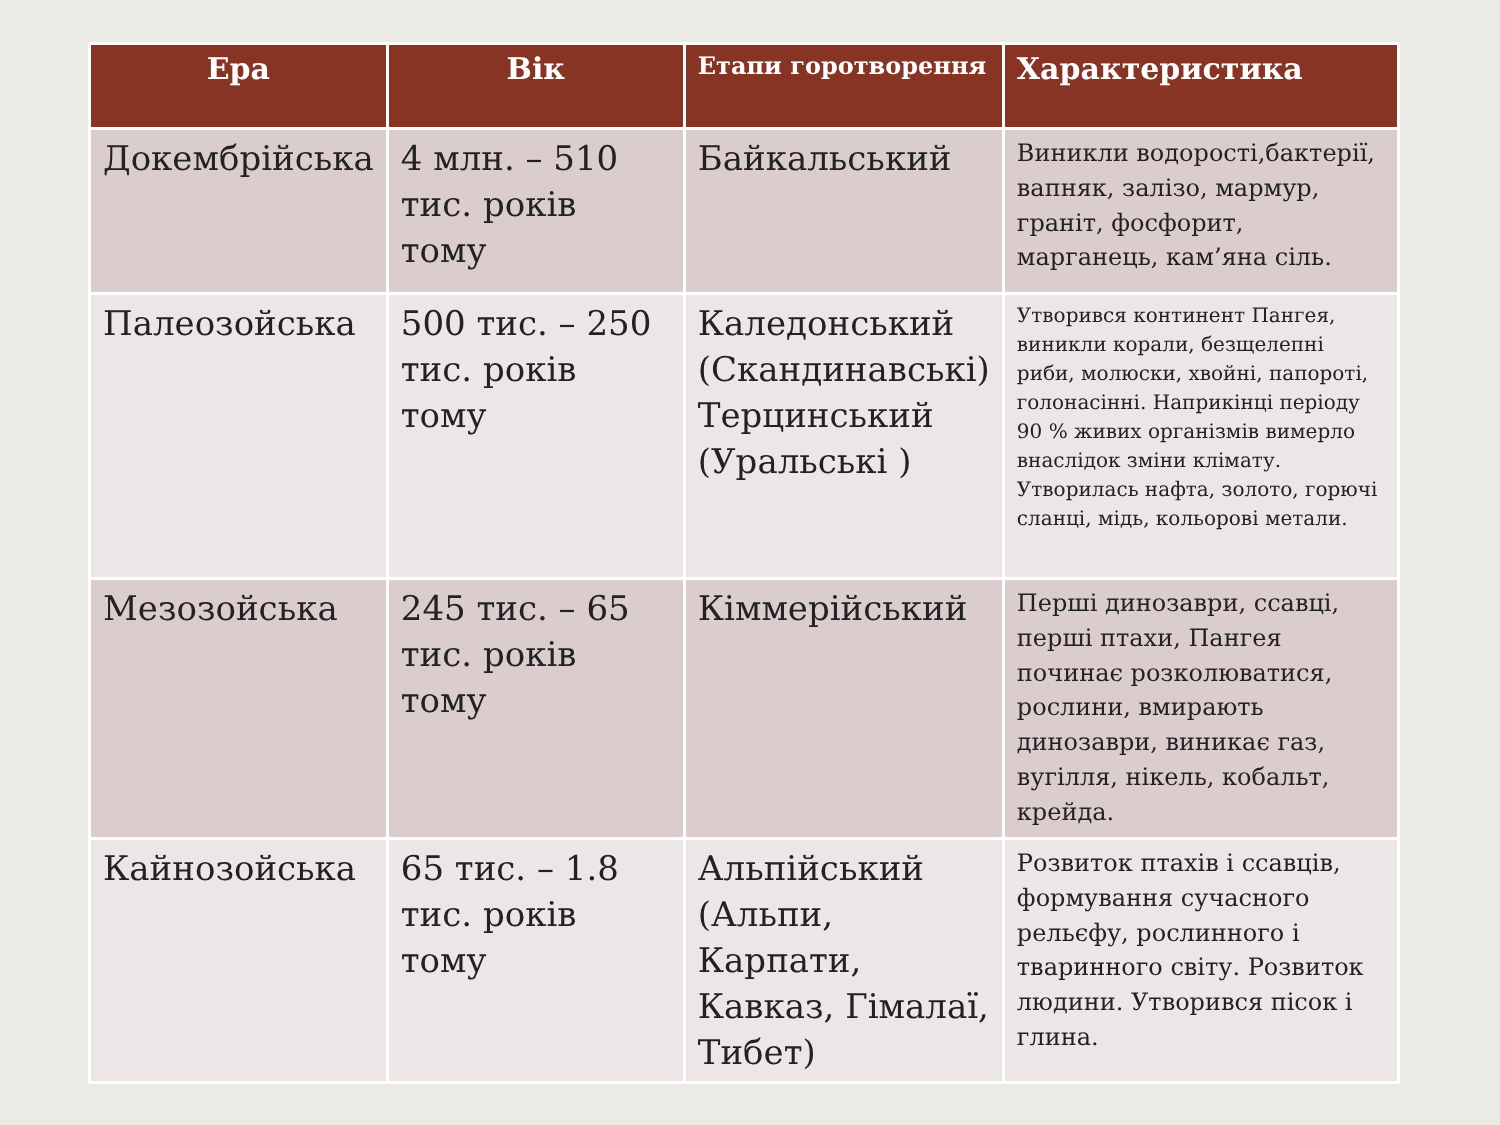| Ера | Вік | Етапи горотворення | Характеристика |
| --- | --- | --- | --- |
| Докембрійська | 4 млн. – 510 тис. років тому | Байкальський | Виникли водорості,бактерії, вапняк, залізо, мармур, граніт, фосфорит, марганець, кам’яна сіль. |
| Палеозойська | 500 тис. – 250 тис. років тому | Каледонський (Скандинавські) Терцинський (Уральські ) | Утворився континент Пангея, виникли корали, безщелепні риби, молюски, хвойні, папороті, голонасінні. Наприкінці періоду 90 % живих організмів вимерло внаслідок зміни клімату. Утворилась нафта, золото, горючі сланці, мідь, кольорові метали. |
| Мезозойська | 245 тис. – 65 тис. років тому | Кіммерійський | Перші динозаври, ссавці, перші птахи, Пангея починає розколюватися, рослини, вмирають динозаври, виникає газ, вугілля, нікель, кобальт, крейда. |
| Кайнозойська | 65 тис. – 1.8 тис. років тому | Альпійський (Альпи, Карпати, Кавказ, Гімалаї, Тибет) | Розвиток птахів і ссавців, формування сучасного рельєфу, рослинного і тваринного світу. Розвиток людини. Утворився пісок і глина. |